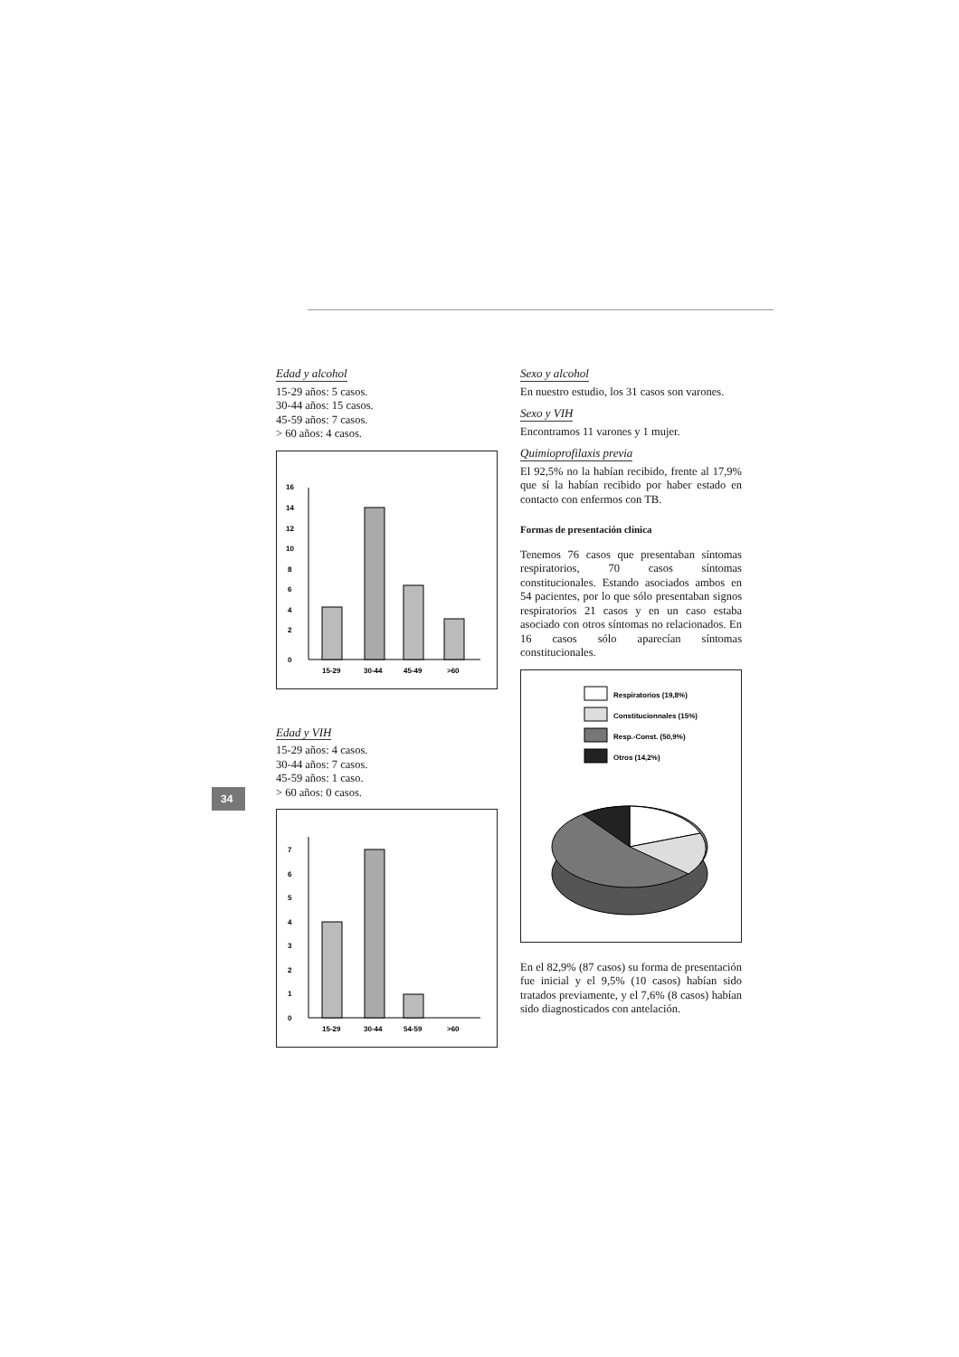34
Edad y alcohol
15-29 años: 5 casos.
30-44 años: 15 casos.
45-59 años: 7 casos.
> 60 años: 4 casos.
0
2
4
6
8
10
12
14
16
15-29
30-44
45-49
>60
Edad y VIH
15-29 años: 4 casos.
30-44 años: 7 casos.
45-59 años: 1 caso.
> 60 años: 0 casos.
0
1
2
3
4
5
6
7
15-29
30-44
54-59
>60
Sexo y alcohol
En nuestro estudio, los 31 casos son varones.
Sexo y VIH
Encontramos 11 varones y 1 mujer.
Quimioprofilaxis previa
El 92,5% no la habían recibido, frente al 17,9% que sí la habían recibido por haber estado en contacto con enfermos con TB.
Formas de presentación clínica
Tenemos 76 casos que presentaban síntomas respiratorios, 70 casos síntomas constitucionales. Estando asociados ambos en 54 pacientes, por lo que sólo presentaban signos respiratorios 21 casos y en un caso estaba asociado con otros síntomas no relacionados. En 16 casos sólo aparecían síntomas constitucionales.
Respiratorios (19,8%)
Constitucionnales (15%)
Resp.-Const. (50,9%)
Otros (14,2%)
En el 82,9% (87 casos) su forma de presentación fue inicial y el 9,5% (10 casos) habían sido tratados previamente, y el 7,6% (8 casos) habían sido diagnosticados con antelación.